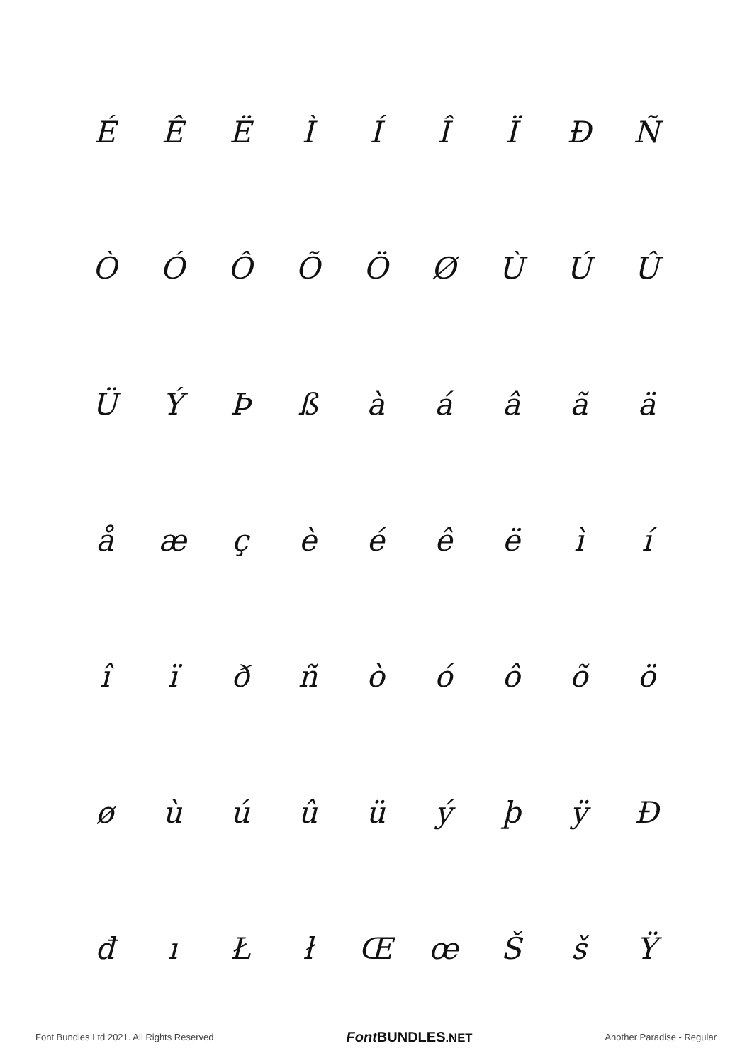| É | Ê | Ë | Ì | Í | Î | Ï | Ð | Ñ |
| Ò | Ó | Ô | Õ | Ö | Ø | Ù | Ú | Û |
| Ü | Ý | Þ | ß | à | á | â | ã | ä |
| å | æ | ç | è | é | ê | ë | ì | í |
| î | ï | ð | ñ | ò | ó | ô | õ | ö |
| ø | ù | ú | û | ü | ý | þ | ÿ | Đ |
| đ | ı | Ł | ł | Œ | œ | Š | š | Ÿ |
Font Bundles Ltd 2021. All Rights Reserved Font BUNDLES.NET Another Paradise - Regular